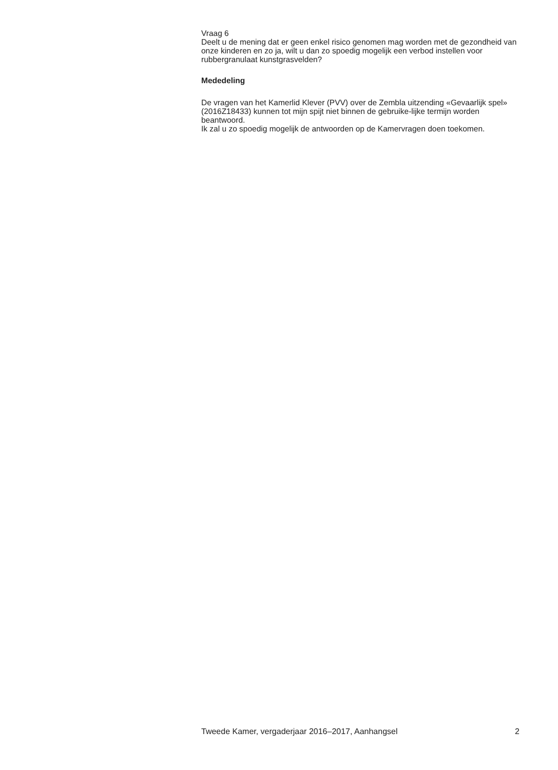Vraag 6
Deelt u de mening dat er geen enkel risico genomen mag worden met de gezondheid van onze kinderen en zo ja, wilt u dan zo spoedig mogelijk een verbod instellen voor rubbergranulaat kunstgrasvelden?
Mededeling
De vragen van het Kamerlid Klever (PVV) over de Zembla uitzending «Gevaarlijk spel» (2016Z18433) kunnen tot mijn spijt niet binnen de gebruike-lijke termijn worden beantwoord.
Ik zal u zo spoedig mogelijk de antwoorden op de Kamervragen doen toekomen.
Tweede Kamer, vergaderjaar 2016–2017, Aanhangsel 2